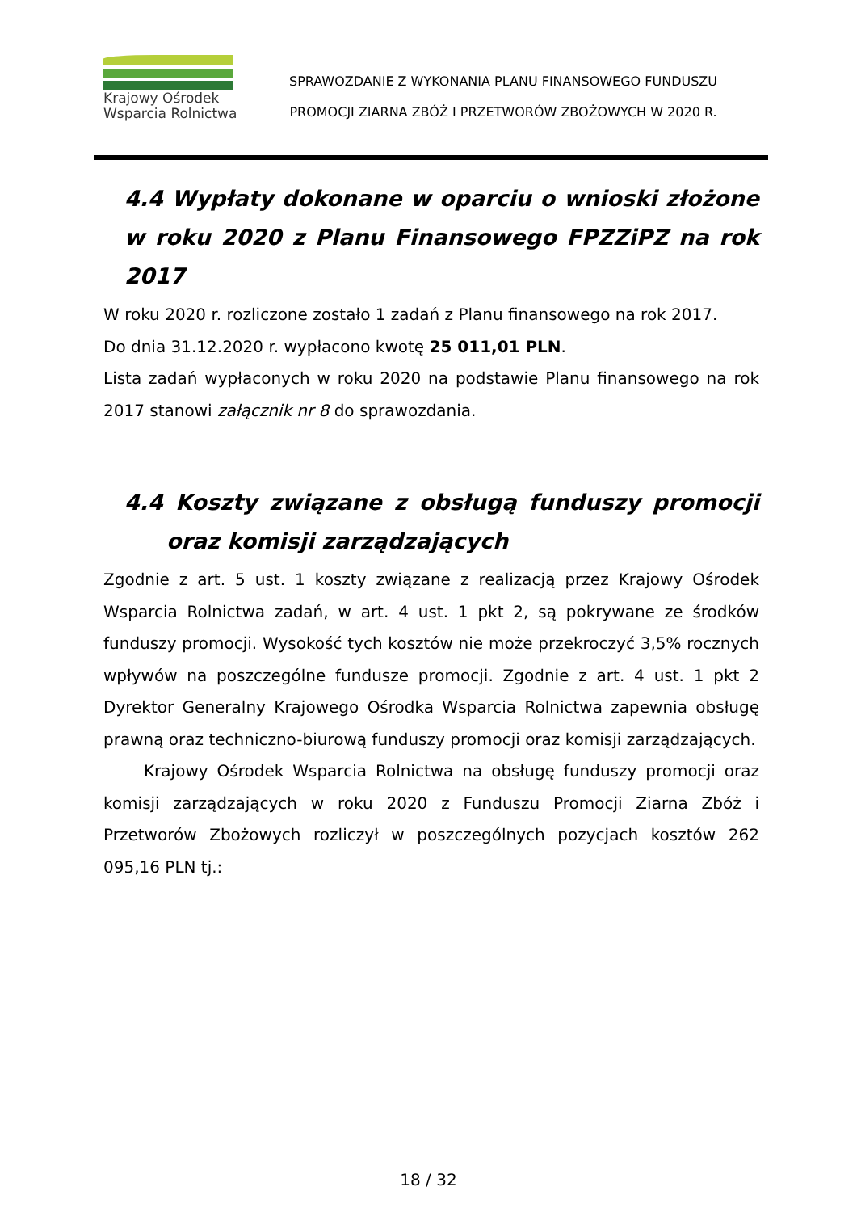Krajowy Ośrodek
Wsparcia Rolnictwa
SPRAWOZDANIE Z WYKONANIA PLANU FINANSOWEGO FUNDUSZU
PROMOCJI ZIARNA ZBÓŻ I PRZETWORÓW ZBOŻOWYCH W 2020 R.
4.4 Wypłaty dokonane w oparciu o wnioski złożone w roku 2020 z Planu Finansowego FPZZiPZ na rok 2017
W roku 2020 r. rozliczone zostało 1 zadań z Planu finansowego na rok 2017.
Do dnia 31.12.2020 r. wypłacono kwotę 25 011,01 PLN.
Lista zadań wypłaconych w roku 2020 na podstawie Planu finansowego na rok 2017 stanowi załącznik nr 8 do sprawozdania.
4.4 Koszty związane z obsługą funduszy promocji oraz komisji zarządzających
Zgodnie z art. 5 ust. 1 koszty związane z realizacją przez Krajowy Ośrodek Wsparcia Rolnictwa zadań, w art. 4 ust. 1 pkt 2, są pokrywane ze środków funduszy promocji. Wysokość tych kosztów nie może przekroczyć 3,5% rocznych wpływów na poszczególne fundusze promocji. Zgodnie z art. 4 ust. 1 pkt 2 Dyrektor Generalny Krajowego Ośrodka Wsparcia Rolnictwa zapewnia obsługę prawną oraz techniczno-biurową funduszy promocji oraz komisji zarządzających.
Krajowy Ośrodek Wsparcia Rolnictwa na obsługę funduszy promocji oraz komisji zarządzających w roku 2020 z Funduszu Promocji Ziarna Zbóż i Przetworów Zbożowych rozliczył w poszczególnych pozycjach kosztów 262 095,16 PLN tj.:
18 / 32